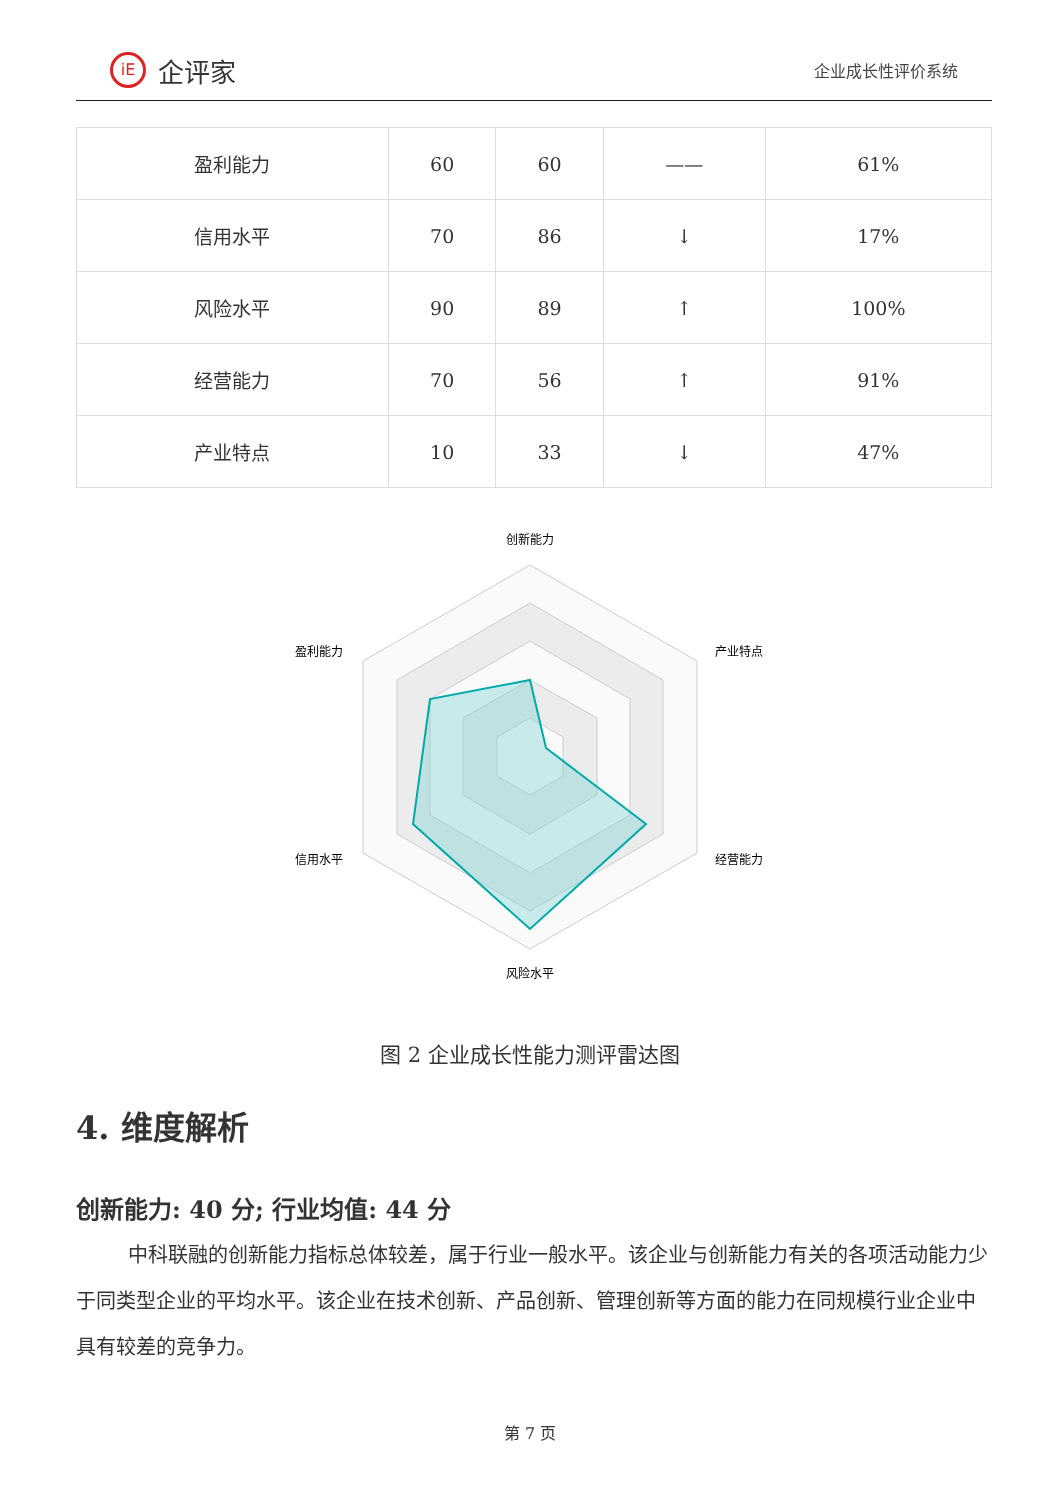iE
企评家
企业成长性评价系统
| 盈利能力 | 60 | 60 | —— | 61% |
| 信用水平 | 70 | 86 | ↓ | 17% |
| 风险水平 | 90 | 89 | ↑ | 100% |
| 经营能力 | 70 | 56 | ↑ | 91% |
| 产业特点 | 10 | 33 | ↓ | 47% |
创新能力
产业特点
经营能力
风险水平
信用水平
盈利能力
图 2 企业成长性能力测评雷达图
4. 维度解析
创新能力: 40 分; 行业均值: 44 分
中科联融的创新能力指标总体较差，属于行业一般水平。该企业与创新能力有关的各项活动能力少于同类型企业的平均水平。该企业在技术创新、产品创新、管理创新等方面的能力在同规模行业企业中具有较差的竞争力。
第 7 页